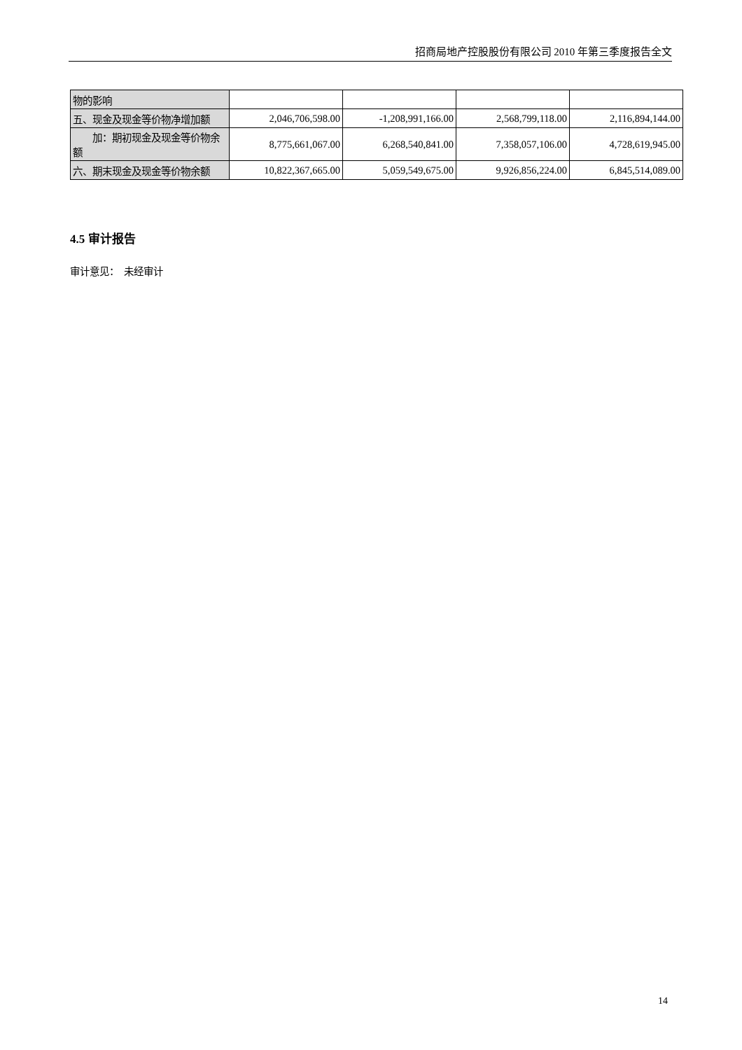招商局地产控股股份有限公司 2010 年第三季度报告全文
| 物的影响 | | | | |
| 五、现金及现金等价物净增加额 | 2,046,706,598.00 | -1,208,991,166.00 | 2,568,799,118.00 | 2,116,894,144.00 |
| 加：期初现金及现金等价物余额 | 8,775,661,067.00 | 6,268,540,841.00 | 7,358,057,106.00 | 4,728,619,945.00 |
| 六、期末现金及现金等价物余额 | 10,822,367,665.00 | 5,059,549,675.00 | 9,926,856,224.00 | 6,845,514,089.00 |
4.5 审计报告
审计意见：　未经审计
14